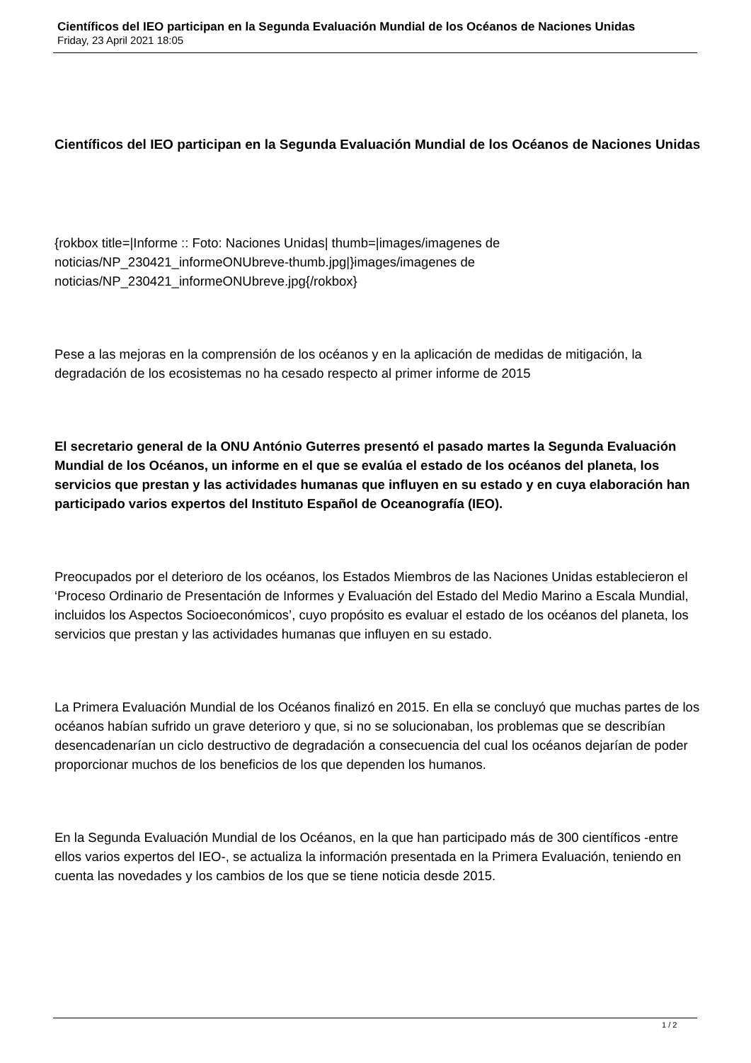Científicos del IEO participan en la Segunda Evaluación Mundial de los Océanos de Naciones Unidas
Friday, 23 April 2021 18:05
Científicos del IEO participan en la Segunda Evaluación Mundial de los Océanos de Naciones Unidas
{rokbox title=|Informe :: Foto: Naciones Unidas| thumb=|images/imagenes de noticias/NP_230421_informeONUbreve-thumb.jpg|}images/imagenes de noticias/NP_230421_informeONUbreve.jpg{/rokbox}
Pese a las mejoras en la comprensión de los océanos y en la aplicación de medidas de mitigación, la degradación de los ecosistemas no ha cesado respecto al primer informe de 2015
El secretario general de la ONU António Guterres presentó el pasado martes la Segunda Evaluación Mundial de los Océanos, un informe en el que se evalúa el estado de los océanos del planeta, los servicios que prestan y las actividades humanas que influyen en su estado y en cuya elaboración han participado varios expertos del Instituto Español de Oceanografía (IEO).
Preocupados por el deterioro de los océanos, los Estados Miembros de las Naciones Unidas establecieron el ‘Proceso Ordinario de Presentación de Informes y Evaluación del Estado del Medio Marino a Escala Mundial, incluidos los Aspectos Socioeconómicos’, cuyo propósito es evaluar el estado de los océanos del planeta, los servicios que prestan y las actividades humanas que influyen en su estado.
La Primera Evaluación Mundial de los Océanos finalizó en 2015. En ella se concluyó que muchas partes de los océanos habían sufrido un grave deterioro y que, si no se solucionaban, los problemas que se describían desencadenarían un ciclo destructivo de degradación a consecuencia del cual los océanos dejarían de poder proporcionar muchos de los beneficios de los que dependen los humanos.
En la Segunda Evaluación Mundial de los Océanos, en la que han participado más de 300 científicos -entre ellos varios expertos del IEO-, se actualiza la información presentada en la Primera Evaluación, teniendo en cuenta las novedades y los cambios de los que se tiene noticia desde 2015.
1 / 2